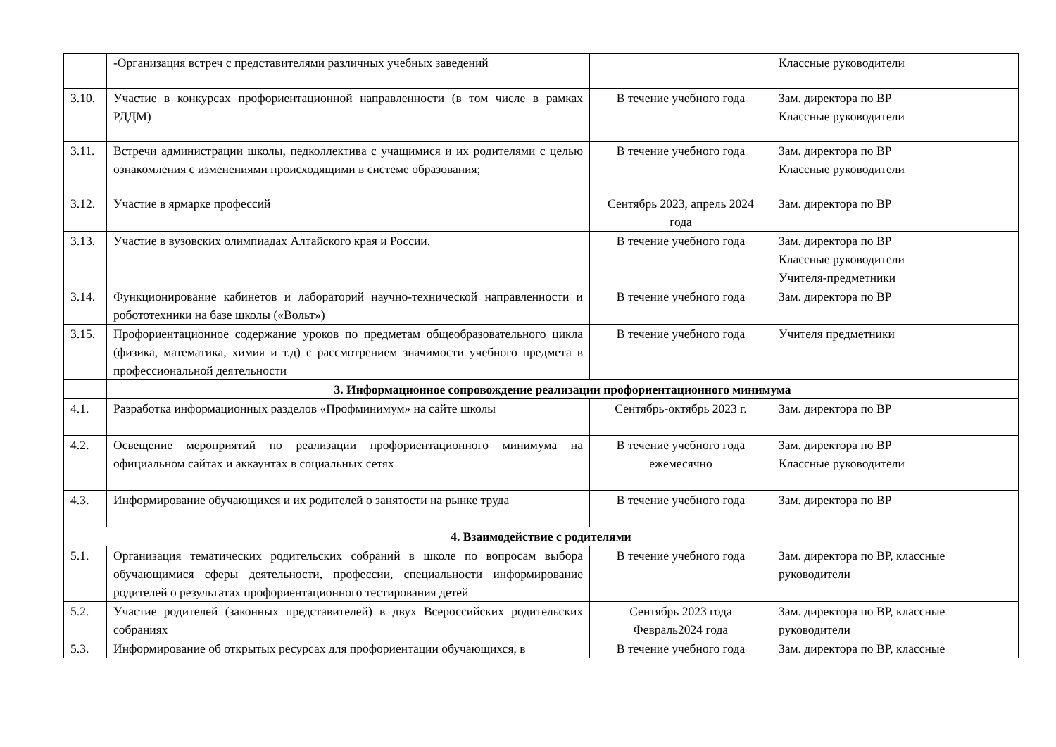| | -Организация встреч с представителями различных учебных заведений | | Классные руководители |
| 3.10. | Участие в конкурсах профориентационной направленности (в том числе в рамках РДДМ) | В течение учебного года | Зам. директора по ВР Классные руководители |
| 3.11. | Встречи администрации школы, педколлектива с учащимися и их родителями с целью ознакомления с изменениями происходящими в системе образования; | В течение учебного года | Зам. директора по ВР Классные руководители |
| 3.12. | Участие в ярмарке профессий | Сентябрь 2023, апрель 2024 года | Зам. директора по ВР |
| 3.13. | Участие в вузовских олимпиадах Алтайского края и России. | В течение учебного года | Зам. директора по ВР Классные руководители Учителя-предметники |
| 3.14. | Функционирование кабинетов и лабораторий научно-технической направленности и робототехники на базе школы («Вольт») | В течение учебного года | Зам. директора по ВР |
| 3.15. | Профориентационное содержание уроков по предметам общеобразовательного цикла (физика, математика, химия и т.д) с рассмотрением значимости учебного предмета в профессиональной деятельности | В течение учебного года | Учителя предметники |
| | 3. Информационное сопровождение реализации профориентационного минимума | | |
| 4.1. | Разработка информационных разделов «Профминимум» на сайте школы | Сентябрь-октябрь 2023 г. | Зам. директора по ВР |
| 4.2. | Освещение мероприятий по реализации профориентационного минимума на официальном сайтах и аккаунтах в социальных сетях | В течение учебного года ежемесячно | Зам. директора по ВР Классные руководители |
| 4.3. | Информирование обучающихся и их родителей о занятости на рынке труда | В течение учебного года | Зам. директора по ВР |
| 4. Взаимодействие с родителями | | | |
| 5.1. | Организация тематических родительских собраний в школе по вопросам выбора обучающимися сферы деятельности, профессии, специальности информирование родителей о результатах профориентационного тестирования детей | В течение учебного года | Зам. директора по ВР, классные руководители |
| 5.2. | Участие родителей (законных представителей) в двух Всероссийских родительских собраниях | Сентябрь 2023 года Февраль2024 года | Зам. директора по ВР, классные руководители |
| 5.3. | Информирование об открытых ресурсах для профориентации обучающихся, в | В течение учебного года | Зам. директора по ВР, классные |